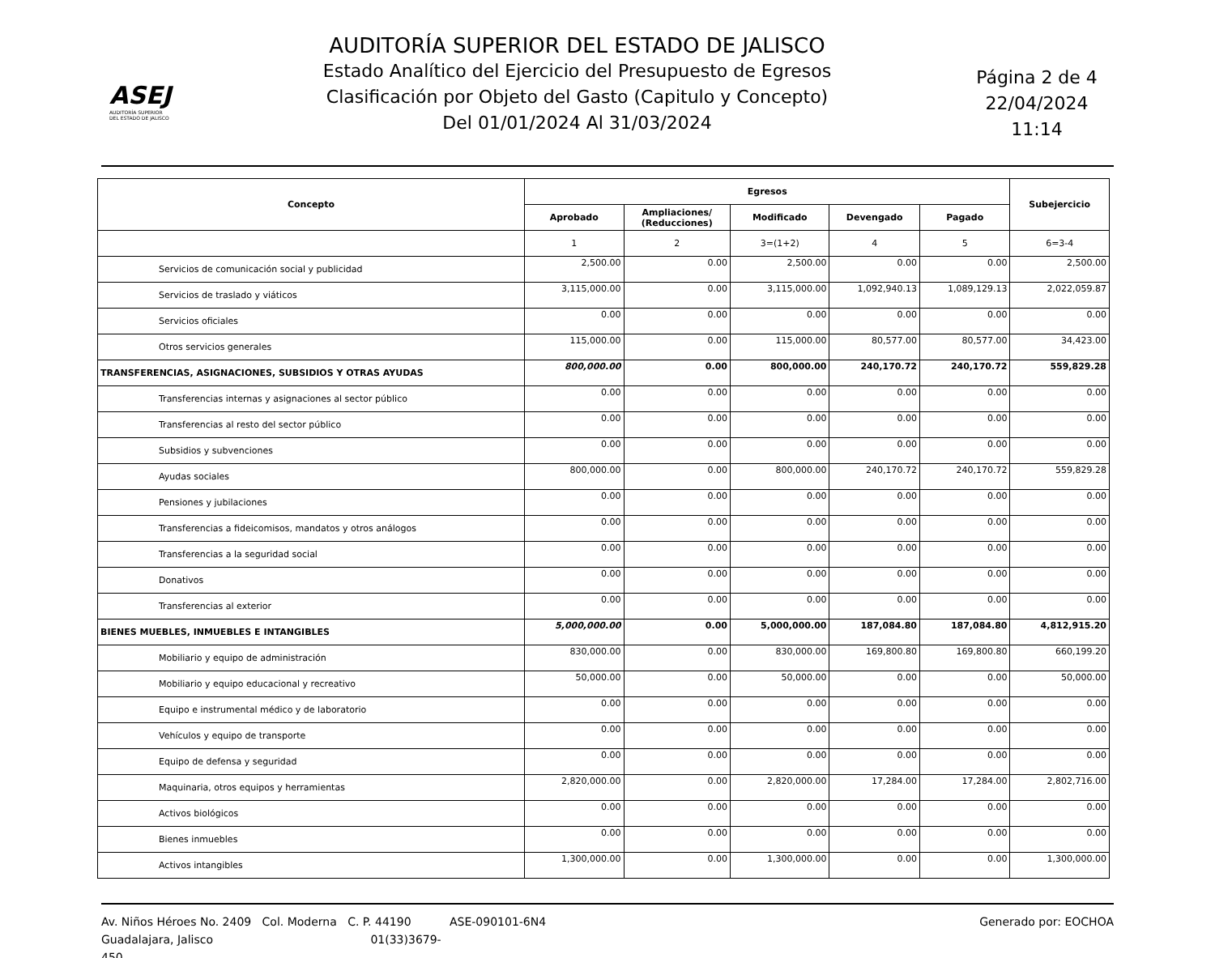ASEJ
AUDITORÍA SUPERIOR
DEL ESTADO DE JALISCO
AUDITORÍA SUPERIOR DEL ESTADO DE JALISCO
Estado Analítico del Ejercicio del Presupuesto de Egresos
Clasificación por Objeto del Gasto (Capitulo y Concepto)
Del 01/01/2024 Al 31/03/2024
Página 2 de 4
22/04/2024
11:14
| Concepto | Egresos | | | | | Subejercicio |
| --- | --- | --- | --- | --- | --- | --- |
| | Aprobado | Ampliaciones/ (Reducciones) | Modificado | Devengado | Pagado | |
| | 1 | 2 | 3=(1+2) | 4 | 5 | 6=3-4 |
| Servicios de comunicación social y publicidad | 2,500.00 | 0.00 | 2,500.00 | 0.00 | 0.00 | 2,500.00 |
| Servicios de traslado y viáticos | 3,115,000.00 | 0.00 | 3,115,000.00 | 1,092,940.13 | 1,089,129.13 | 2,022,059.87 |
| Servicios oficiales | 0.00 | 0.00 | 0.00 | 0.00 | 0.00 | 0.00 |
| Otros servicios generales | 115,000.00 | 0.00 | 115,000.00 | 80,577.00 | 80,577.00 | 34,423.00 |
| TRANSFERENCIAS, ASIGNACIONES, SUBSIDIOS Y OTRAS AYUDAS | 800,000.00 | 0.00 | 800,000.00 | 240,170.72 | 240,170.72 | 559,829.28 |
| Transferencias internas y asignaciones al sector público | 0.00 | 0.00 | 0.00 | 0.00 | 0.00 | 0.00 |
| Transferencias al resto del sector público | 0.00 | 0.00 | 0.00 | 0.00 | 0.00 | 0.00 |
| Subsidios y subvenciones | 0.00 | 0.00 | 0.00 | 0.00 | 0.00 | 0.00 |
| Ayudas sociales | 800,000.00 | 0.00 | 800,000.00 | 240,170.72 | 240,170.72 | 559,829.28 |
| Pensiones y jubilaciones | 0.00 | 0.00 | 0.00 | 0.00 | 0.00 | 0.00 |
| Transferencias a fideicomisos, mandatos y otros análogos | 0.00 | 0.00 | 0.00 | 0.00 | 0.00 | 0.00 |
| Transferencias a la seguridad social | 0.00 | 0.00 | 0.00 | 0.00 | 0.00 | 0.00 |
| Donativos | 0.00 | 0.00 | 0.00 | 0.00 | 0.00 | 0.00 |
| Transferencias al exterior | 0.00 | 0.00 | 0.00 | 0.00 | 0.00 | 0.00 |
| BIENES MUEBLES, INMUEBLES E INTANGIBLES | 5,000,000.00 | 0.00 | 5,000,000.00 | 187,084.80 | 187,084.80 | 4,812,915.20 |
| Mobiliario y equipo de administración | 830,000.00 | 0.00 | 830,000.00 | 169,800.80 | 169,800.80 | 660,199.20 |
| Mobiliario y equipo educacional y recreativo | 50,000.00 | 0.00 | 50,000.00 | 0.00 | 0.00 | 50,000.00 |
| Equipo e instrumental médico y de laboratorio | 0.00 | 0.00 | 0.00 | 0.00 | 0.00 | 0.00 |
| Vehículos y equipo de transporte | 0.00 | 0.00 | 0.00 | 0.00 | 0.00 | 0.00 |
| Equipo de defensa y seguridad | 0.00 | 0.00 | 0.00 | 0.00 | 0.00 | 0.00 |
| Maquinaria, otros equipos y herramientas | 2,820,000.00 | 0.00 | 2,820,000.00 | 17,284.00 | 17,284.00 | 2,802,716.00 |
| Activos biológicos | 0.00 | 0.00 | 0.00 | 0.00 | 0.00 | 0.00 |
| Bienes inmuebles | 0.00 | 0.00 | 0.00 | 0.00 | 0.00 | 0.00 |
| Activos intangibles | 1,300,000.00 | 0.00 | 1,300,000.00 | 0.00 | 0.00 | 1,300,000.00 |
Av. Niños Héroes No. 2409 Col. Moderna C. P. 44190
Guadalajara, Jalisco 01(33)3679-450
ASE-090101-6N4 Generado por: EOCHOA